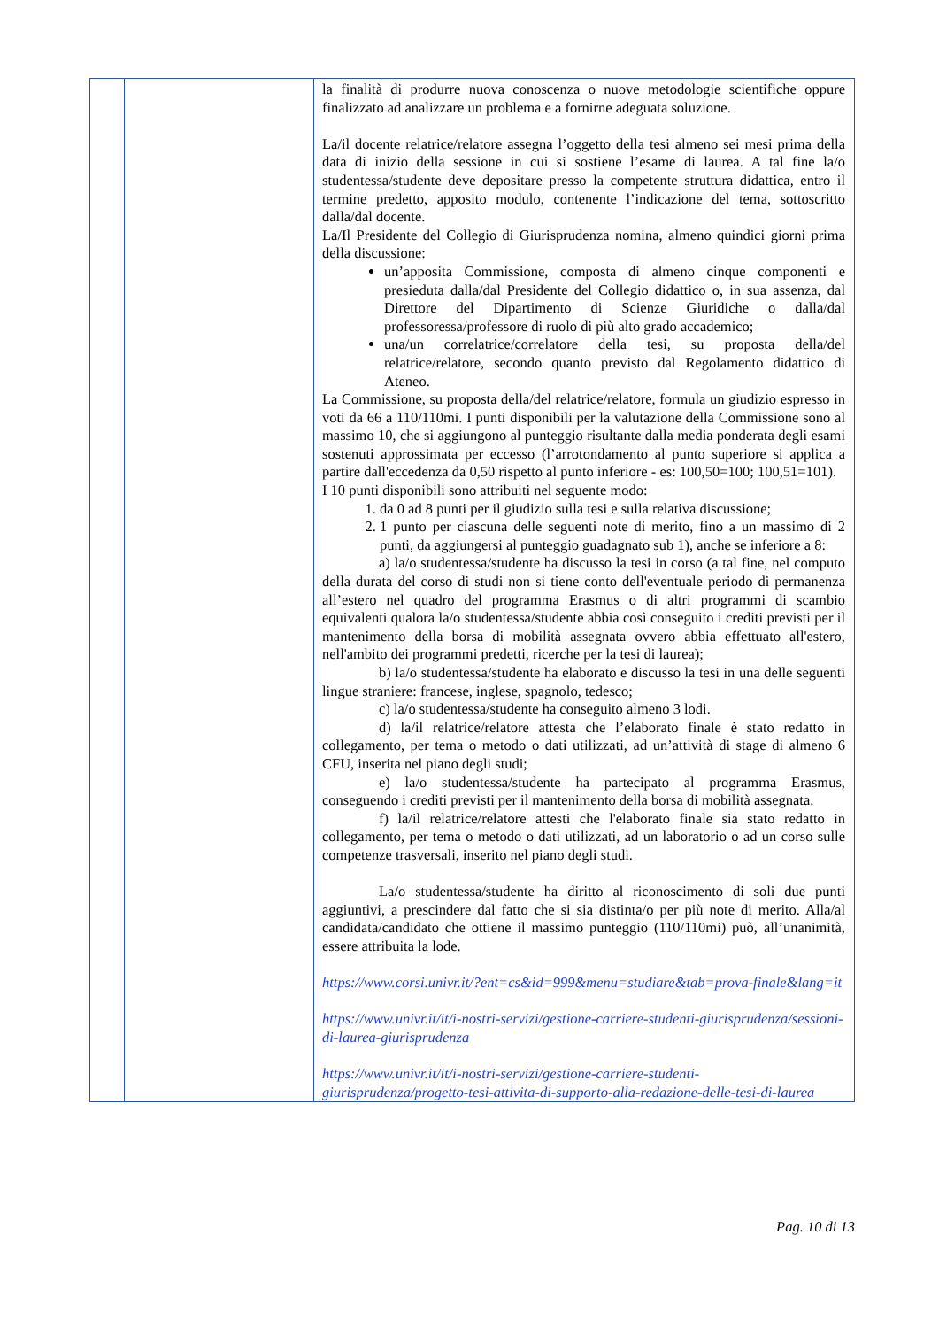| | | la finalità di produrre nuova conoscenza o nuove metodologie scientifiche oppure finalizzato ad analizzare un problema e a fornirne adeguata soluzione. La/il docente relatrice/relatore assegna l’oggetto della tesi almeno sei mesi prima della data di inizio della sessione in cui si sostiene l’esame di laurea. A tal fine la/o studentessa/studente deve depositare presso la competente struttura didattica, entro il termine predetto, apposito modulo, contenente l’indicazione del tema, sottoscritto dalla/dal docente. La/Il Presidente del Collegio di Giurisprudenza nomina, almeno quindici giorni prima della discussione: un’apposita Commissione, composta di almeno cinque componenti e presieduta dalla/dal Presidente del Collegio didattico o, in sua assenza, dal Direttore del Dipartimento di Scienze Giuridiche o dalla/dal professoressa/professore di ruolo di più alto grado accademico; una/un correlatrice/correlatore della tesi, su proposta della/del relatrice/relatore, secondo quanto previsto dal Regolamento didattico di Ateneo. La Commissione, su proposta della/del relatrice/relatore, formula un giudizio espresso in voti da 66 a 110/110mi. I punti disponibili per la valutazione della Commissione sono al massimo 10, che si aggiungono al punteggio risultante dalla media ponderata degli esami sostenuti approssimata per eccesso (l’arrotondamento al punto superiore si applica a partire dall'eccedenza da 0,50 rispetto al punto inferiore - es: 100,50=100; 100,51=101). I 10 punti disponibili sono attribuiti nel seguente modo: 1. da 0 ad 8 punti per il giudizio sulla tesi e sulla relativa discussione; 2. 1 punto per ciascuna delle seguenti note di merito, fino a un massimo di 2 punti, da aggiungersi al punteggio guadagnato sub 1), anche se inferiore a 8: a) la/o studentessa/studente ha discusso la tesi in corso (a tal fine, nel computo della durata del corso di studi non si tiene conto dell'eventuale periodo di permanenza all’estero nel quadro del programma Erasmus o di altri programmi di scambio equivalenti qualora la/o studentessa/studente abbia così conseguito i crediti previsti per il mantenimento della borsa di mobilità assegnata ovvero abbia effettuato all'estero, nell'ambito dei programmi predetti, ricerche per la tesi di laurea); b) la/o studentessa/studente ha elaborato e discusso la tesi in una delle seguenti lingue straniere: francese, inglese, spagnolo, tedesco; c) la/o studentessa/studente ha conseguito almeno 3 lodi. d) la/il relatrice/relatore attesta che l’elaborato finale è stato redatto in collegamento, per tema o metodo o dati utilizzati, ad un’attività di stage di almeno 6 CFU, inserita nel piano degli studi; e) la/o studentessa/studente ha partecipato al programma Erasmus, conseguendo i crediti previsti per il mantenimento della borsa di mobilità assegnata. f) la/il relatrice/relatore attesti che l'elaborato finale sia stato redatto in collegamento, per tema o metodo o dati utilizzati, ad un laboratorio o ad un corso sulle competenze trasversali, inserito nel piano degli studi. La/o studentessa/studente ha diritto al riconoscimento di soli due punti aggiuntivi, a prescindere dal fatto che si sia distinta/o per più note di merito. Alla/al candidata/candidato che ottiene il massimo punteggio (110/110mi) può, all’unanimità, essere attribuita la lode. https://www.corsi.univr.it/?ent=cs&id=999&menu=studiare&tab=prova-finale&lang=it https://www.univr.it/it/i-nostri-servizi/gestione-carriere-studenti-giurisprudenza/sessioni-di-laurea-giurisprudenza https://www.univr.it/it/i-nostri-servizi/gestione-carriere-studenti-giurisprudenza/progetto-tesi-attivita-di-supporto-alla-redazione-delle-tesi-di-laurea |
Pag. 10 di 13